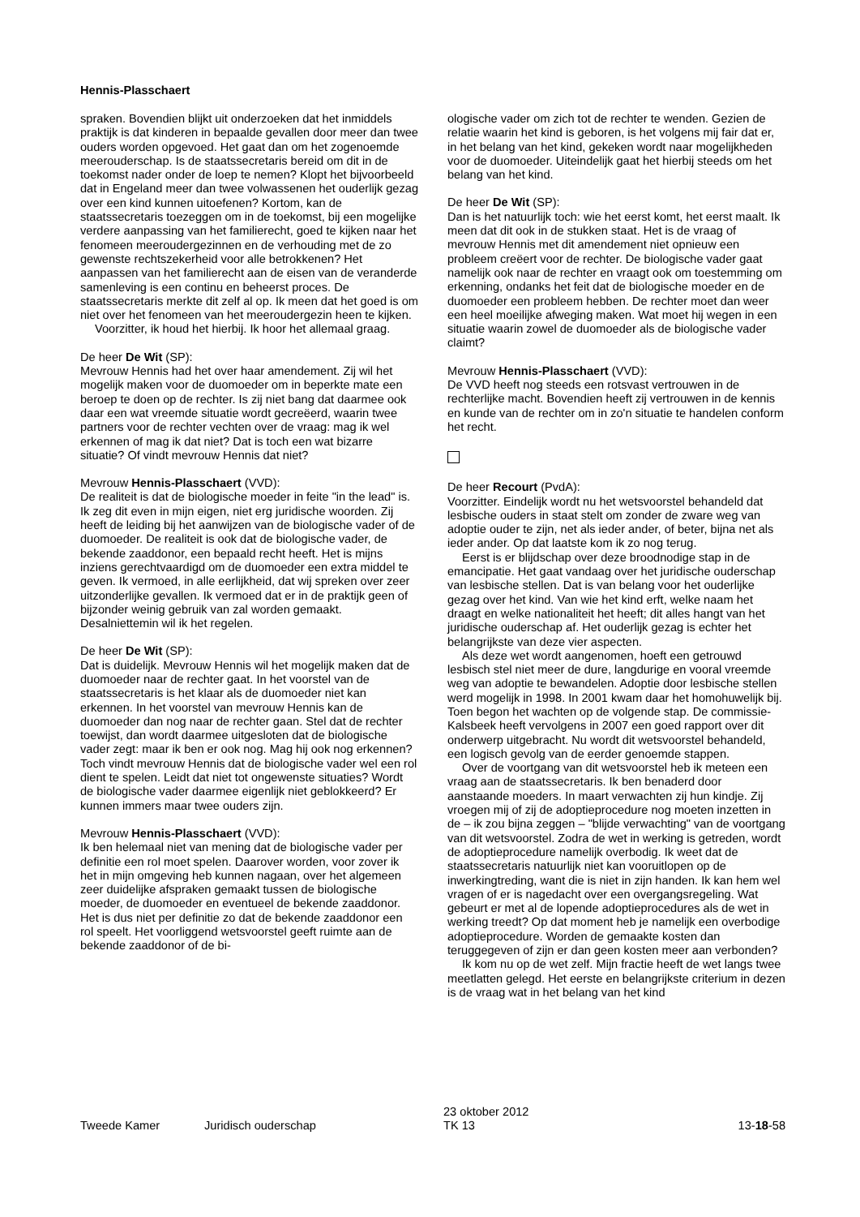Hennis-Plasschaert
spraken. Bovendien blijkt uit onderzoeken dat het inmiddels praktijk is dat kinderen in bepaalde gevallen door meer dan twee ouders worden opgevoed. Het gaat dan om het zogenoemde meerouderschap. Is de staatssecretaris bereid om dit in de toekomst nader onder de loep te nemen? Klopt het bijvoorbeeld dat in Engeland meer dan twee volwassenen het ouderlijk gezag over een kind kunnen uitoefenen? Kortom, kan de staatssecretaris toezeggen om in de toekomst, bij een mogelijke verdere aanpassing van het familierecht, goed te kijken naar het fenomeen meeroudergezinnen en de verhouding met de zo gewenste rechtszekerheid voor alle betrokkenen? Het aanpassen van het familierecht aan de eisen van de veranderde samenleving is een continu en beheerst proces. De staatssecretaris merkte dit zelf al op. Ik meen dat het goed is om niet over het fenomeen van het meeroudergezin heen te kijken.
Voorzitter, ik houd het hierbij. Ik hoor het allemaal graag.
De heer De Wit (SP):
Mevrouw Hennis had het over haar amendement. Zij wil het mogelijk maken voor de duomoeder om in beperkte mate een beroep te doen op de rechter. Is zij niet bang dat daarmee ook daar een wat vreemde situatie wordt gecreëerd, waarin twee partners voor de rechter vechten over de vraag: mag ik wel erkennen of mag ik dat niet? Dat is toch een wat bizarre situatie? Of vindt mevrouw Hennis dat niet?
Mevrouw Hennis-Plasschaert (VVD):
De realiteit is dat de biologische moeder in feite "in the lead" is. Ik zeg dit even in mijn eigen, niet erg juridische woorden. Zij heeft de leiding bij het aanwijzen van de biologische vader of de duomoeder. De realiteit is ook dat de biologische vader, de bekende zaaddonor, een bepaald recht heeft. Het is mijns inziens gerechtvaardigd om de duomoeder een extra middel te geven. Ik vermoed, in alle eerlijkheid, dat wij spreken over zeer uitzonderlijke gevallen. Ik vermoed dat er in de praktijk geen of bijzonder weinig gebruik van zal worden gemaakt. Desalniettemin wil ik het regelen.
De heer De Wit (SP):
Dat is duidelijk. Mevrouw Hennis wil het mogelijk maken dat de duomoeder naar de rechter gaat. In het voorstel van de staatssecretaris is het klaar als de duomoeder niet kan erkennen. In het voorstel van mevrouw Hennis kan de duomoeder dan nog naar de rechter gaan. Stel dat de rechter toewijst, dan wordt daarmee uitgesloten dat de biologische vader zegt: maar ik ben er ook nog. Mag hij ook nog erkennen? Toch vindt mevrouw Hennis dat de biologische vader wel een rol dient te spelen. Leidt dat niet tot ongewenste situaties? Wordt de biologische vader daarmee eigenlijk niet geblokkeerd? Er kunnen immers maar twee ouders zijn.
Mevrouw Hennis-Plasschaert (VVD):
Ik ben helemaal niet van mening dat de biologische vader per definitie een rol moet spelen. Daarover worden, voor zover ik het in mijn omgeving heb kunnen nagaan, over het algemeen zeer duidelijke afspraken gemaakt tussen de biologische moeder, de duomoeder en eventueel de bekende zaaddonor. Het is dus niet per definitie zo dat de bekende zaaddonor een rol speelt. Het voorliggend wetsvoorstel geeft ruimte aan de bekende zaaddonor of de bi-
ologische vader om zich tot de rechter te wenden. Gezien de relatie waarin het kind is geboren, is het volgens mij fair dat er, in het belang van het kind, gekeken wordt naar mogelijkheden voor de duomoeder. Uiteindelijk gaat het hierbij steeds om het belang van het kind.
De heer De Wit (SP):
Dan is het natuurlijk toch: wie het eerst komt, het eerst maalt. Ik meen dat dit ook in de stukken staat. Het is de vraag of mevrouw Hennis met dit amendement niet opnieuw een probleem creëert voor de rechter. De biologische vader gaat namelijk ook naar de rechter en vraagt ook om toestemming om erkenning, ondanks het feit dat de biologische moeder en de duomoeder een probleem hebben. De rechter moet dan weer een heel moeilijke afweging maken. Wat moet hij wegen in een situatie waarin zowel de duomoeder als de biologische vader claimt?
Mevrouw Hennis-Plasschaert (VVD):
De VVD heeft nog steeds een rotsvast vertrouwen in de rechterlijke macht. Bovendien heeft zij vertrouwen in de kennis en kunde van de rechter om in zo'n situatie te handelen conform het recht.
De heer Recourt (PvdA):
Voorzitter. Eindelijk wordt nu het wetsvoorstel behandeld dat lesbische ouders in staat stelt om zonder de zware weg van adoptie ouder te zijn, net als ieder ander, of beter, bijna net als ieder ander. Op dat laatste kom ik zo nog terug.
Eerst is er blijdschap over deze broodnodige stap in de emancipatie. Het gaat vandaag over het juridische ouderschap van lesbische stellen. Dat is van belang voor het ouderlijke gezag over het kind. Van wie het kind erft, welke naam het draagt en welke nationaliteit het heeft; dit alles hangt van het juridische ouderschap af. Het ouderlijk gezag is echter het belangrijkste van deze vier aspecten.
Als deze wet wordt aangenomen, hoeft een getrouwd lesbisch stel niet meer de dure, langdurige en vooral vreemde weg van adoptie te bewandelen. Adoptie door lesbische stellen werd mogelijk in 1998. In 2001 kwam daar het homohuwelijk bij. Toen begon het wachten op de volgende stap. De commissie-Kalsbeek heeft vervolgens in 2007 een goed rapport over dit onderwerp uitgebracht. Nu wordt dit wetsvoorstel behandeld, een logisch gevolg van de eerder genoemde stappen.
Over de voortgang van dit wetsvoorstel heb ik meteen een vraag aan de staatssecretaris. Ik ben benaderd door aanstaande moeders. In maart verwachten zij hun kindje. Zij vroegen mij of zij de adoptieprocedure nog moeten inzetten in de – ik zou bijna zeggen – "blijde verwachting" van de voortgang van dit wetsvoorstel. Zodra de wet in werking is getreden, wordt de adoptieprocedure namelijk overbodig. Ik weet dat de staatssecretaris natuurlijk niet kan vooruitlopen op de inwerkingtreding, want die is niet in zijn handen. Ik kan hem wel vragen of er is nagedacht over een overgangsregeling. Wat gebeurt er met al de lopende adoptieprocedures als de wet in werking treedt? Op dat moment heb je namelijk een overbodige adoptieprocedure. Worden de gemaakte kosten dan teruggegeven of zijn er dan geen kosten meer aan verbonden?
Ik kom nu op de wet zelf. Mijn fractie heeft de wet langs twee meetlatten gelegd. Het eerste en belangrijkste criterium in dezen is de vraag wat in het belang van het kind
Tweede Kamer Juridisch ouderschap 23 oktober 2012
TK 13 13-18-58